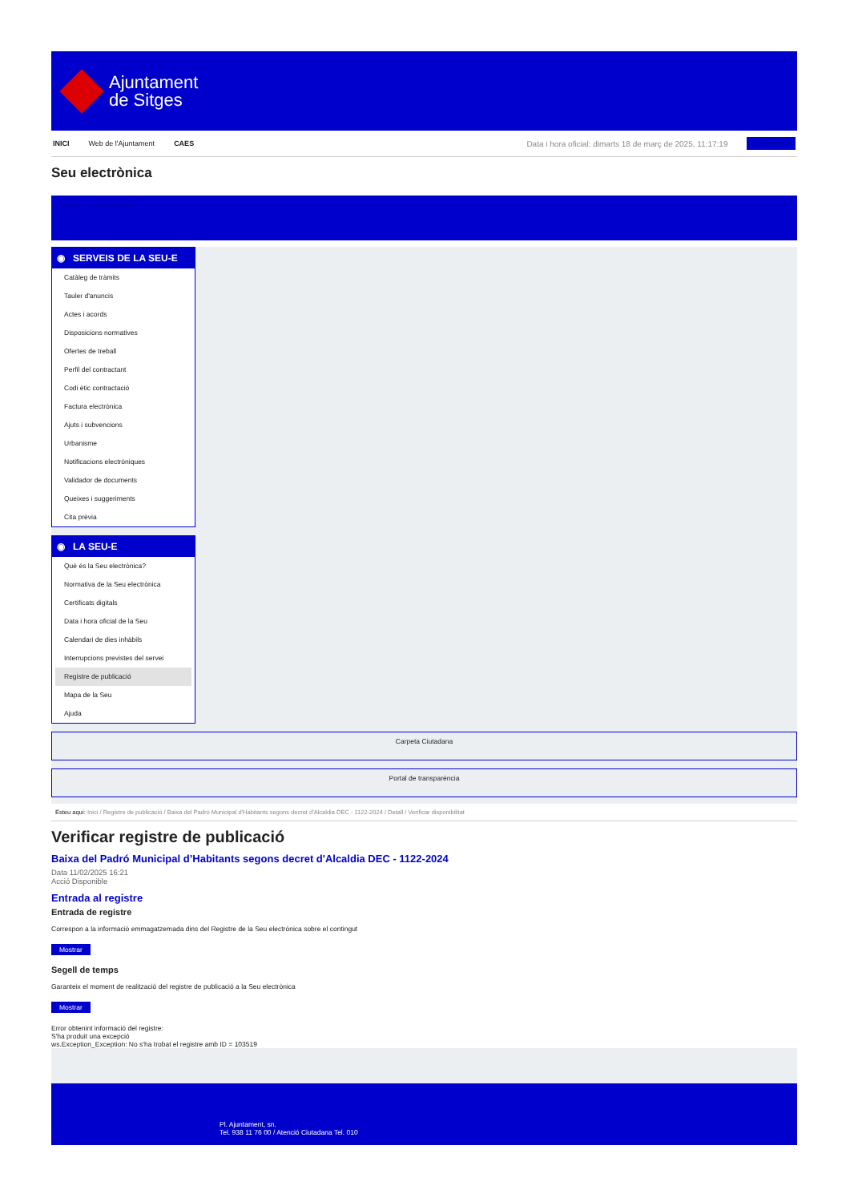Ajuntament
de Sitges
INICI Web de l'Ajuntament CAES Data i hora oficial: dimarts 18 de març de 2025, 11:17:19 Electrònica
Seu electrònica
Obtenir còpia autèntica
◉ SERVEIS DE LA SEU-E
Catàleg de tràmits
Tauler d'anuncis
Actes i acords
Disposicions normatives
Ofertes de treball
Perfil del contractant
Codi ètic contractació
Factura electrònica
Ajuts i subvencions
Urbanisme
Notificacions electròniques
Validador de documents
Queixes i suggeriments
Cita prèvia
◉ LA SEU-E
Què és la Seu electrònica?
Normativa de la Seu electrònica
Certificats digitals
Data i hora oficial de la Seu
Calendari de dies inhàbils
Interrupcions previstes del servei
Registre de publicació
Mapa de la Seu
Ajuda
Carpeta Ciutadana
Portal de transparència
Esteu aquí: Inici / Registre de publicació / Baixa del Padró Municipal d'Habitants segons decret d'Alcaldia DEC - 1122-2024 / Detall / Verificar disponibilitat
Verificar registre de publicació
Baixa del Padró Municipal d’Habitants segons decret d'Alcaldia DEC - 1122-2024
Data 11/02/2025 16:21
Acció Disponible
Entrada al registre
Entrada de registre
Correspon a la informació emmagatzemada dins del Registre de la Seu electrònica sobre el contingut
Mostrar
Segell de temps
Garanteix el moment de realització del registre de publicació a la Seu electrònica
Mostrar
Error obtenint informació del registre:
S'ha produit una excepció
ws.Exception_Exception: No s'ha trobat el registre amb ID = 103519
Pl. Ajuntament, sn.
Tel. 938 11 76 00 / Atenció Ciutadana Tel. 010